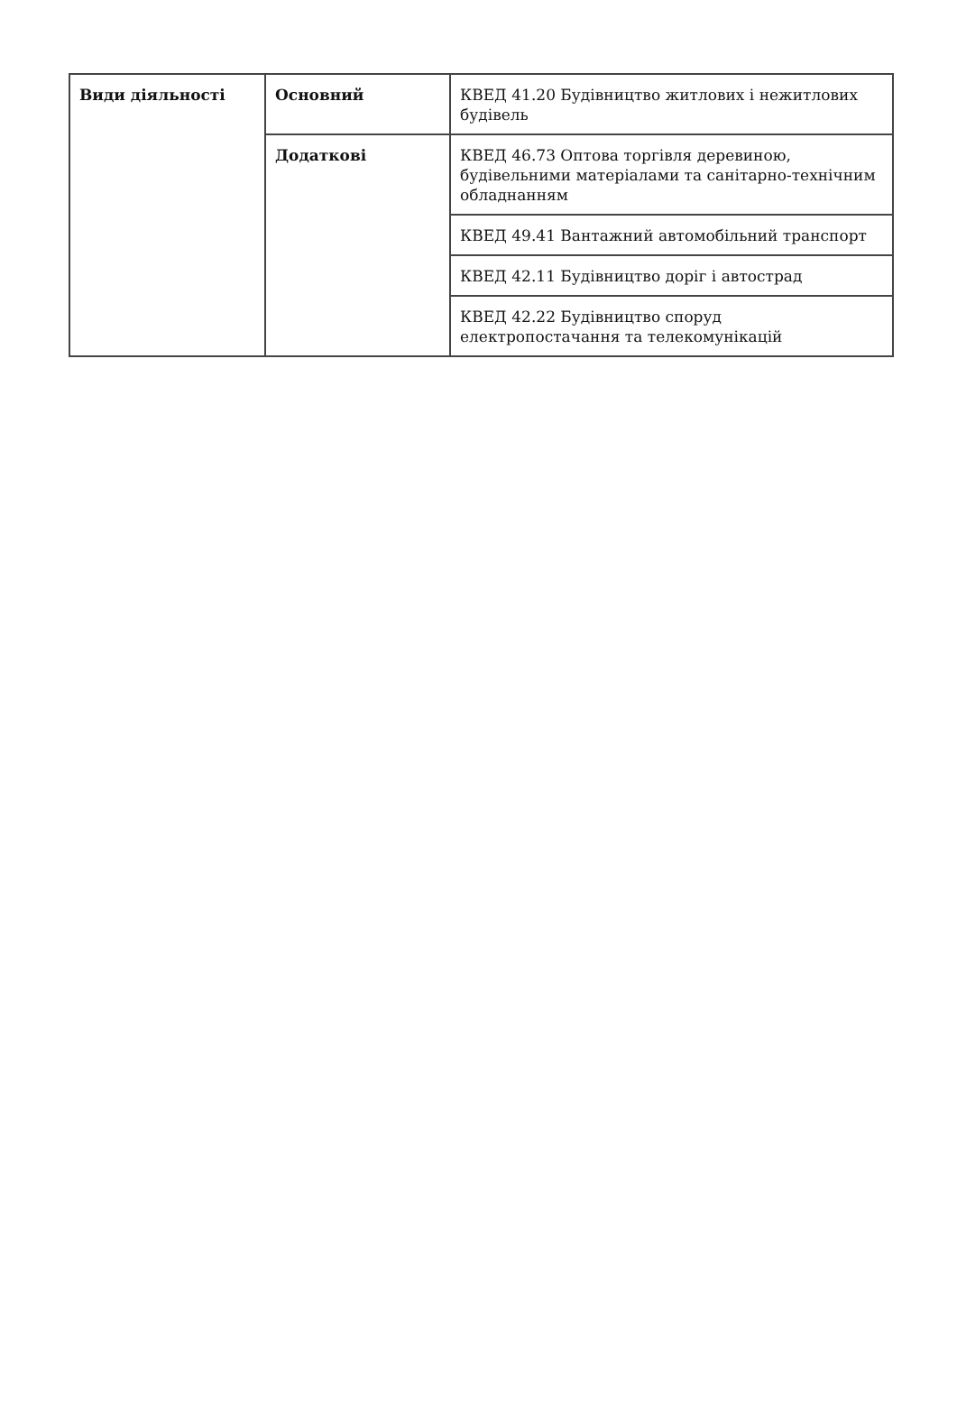| Види діяльності | Основний | КВЕД 41.20 Будівництво житлових і нежитлових будівель |
| | Додаткові | КВЕД 46.73 Оптова торгівля деревиною, будівельними матеріалами та санітарно-технічним обладнанням |
| | | КВЕД 49.41 Вантажний автомобільний транспорт |
| | | КВЕД 42.11 Будівництво доріг і автострад |
| | | КВЕД 42.22 Будівництво споруд електропостачання та телекомунікацій |